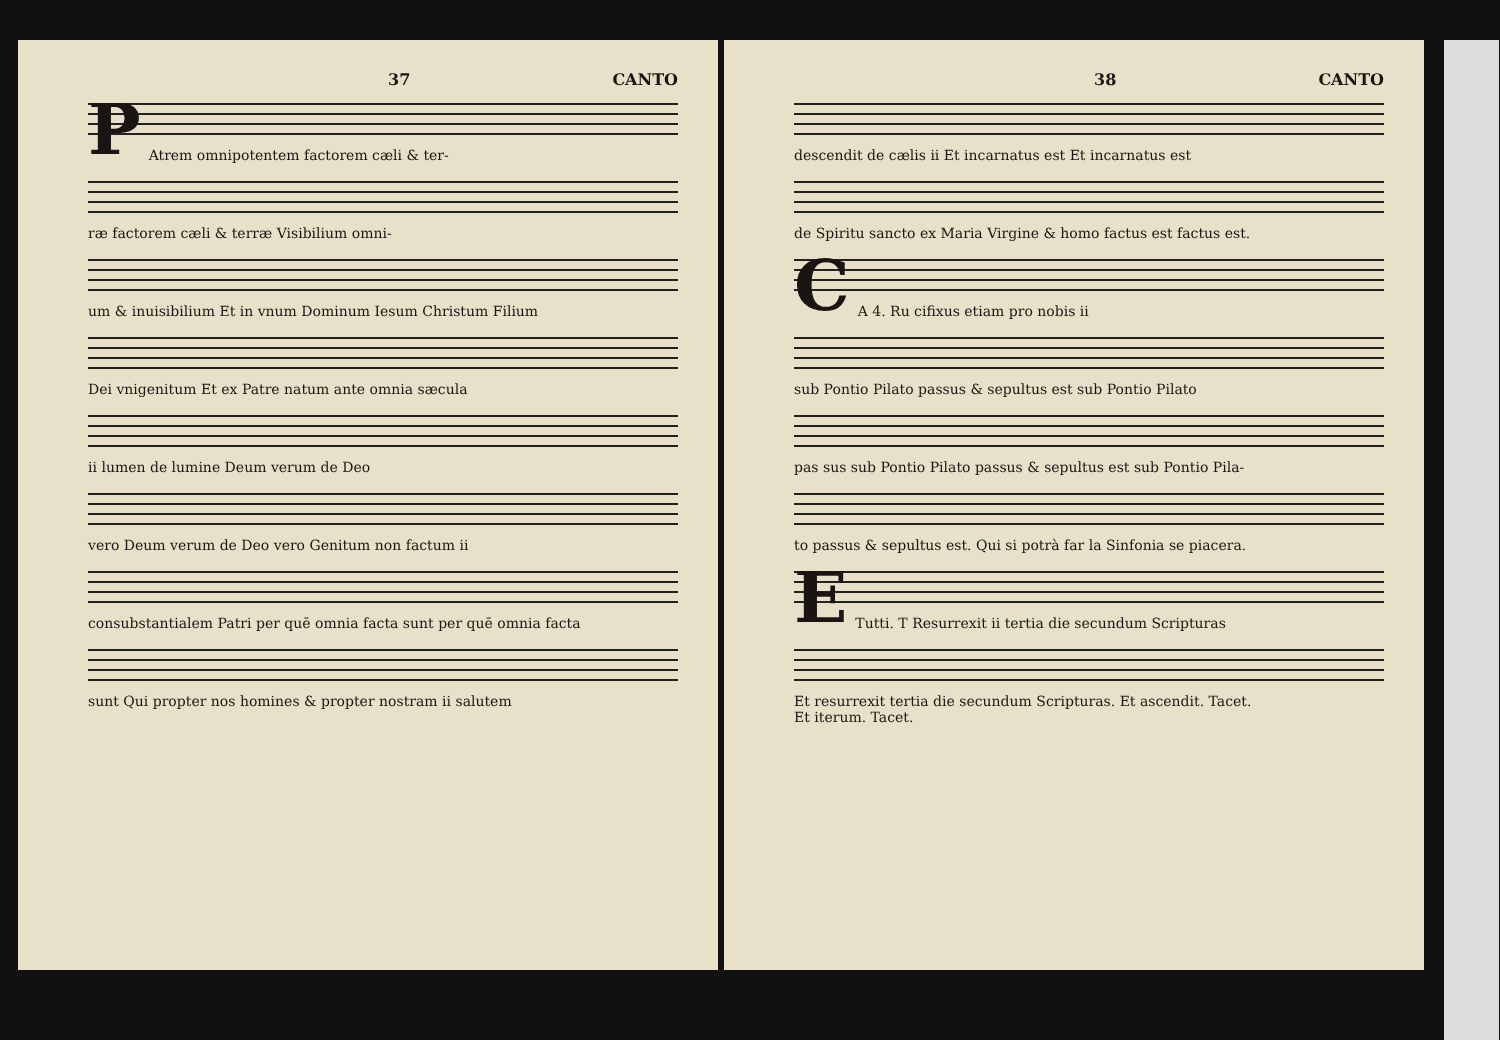37 CANTO
P
Atrem omnipotentem factorem cæli & ter-
ræ factorem cæli & terræ Visibilium omni-
um & inuisibilium Et in vnum Dominum Iesum Christum Filium
Dei vnigenitum Et ex Patre natum ante omnia sæcula
ii lumen de lumine Deum verum de Deo
vero Deum verum de Deo vero Genitum non factum ii
consubstantialem Patri per quē omnia facta sunt per quē omnia facta
sunt Qui propter nos homines & propter nostram ii salutem
38 CANTO
descendit de cælis ii Et incarnatus est Et incarnatus est
de Spiritu sancto ex Maria Virgine & homo factus est factus est.
C
A 4. Ru cifixus etiam pro nobis ii
sub Pontio Pilato passus & sepultus est sub Pontio Pilato
pas sus sub Pontio Pilato passus & sepultus est sub Pontio Pila-
to passus & sepultus est. Qui si potrà far la Sinfonia se piacera.
E
Tutti. T Resurrexit ii tertia die secundum Scripturas
Et resurrexit tertia die secundum Scripturas. Et ascendit. Tacet.
Et iterum. Tacet.